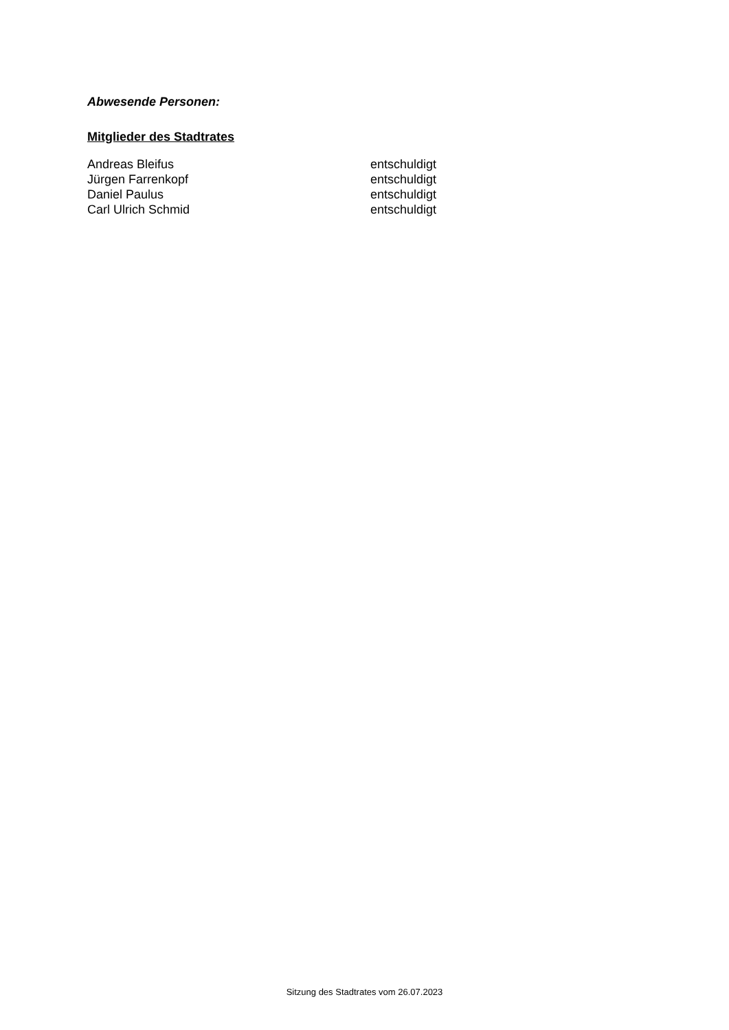Abwesende Personen:
Mitglieder des Stadtrates
| Andreas Bleifus | entschuldigt |
| Jürgen Farrenkopf | entschuldigt |
| Daniel Paulus | entschuldigt |
| Carl Ulrich Schmid | entschuldigt |
Sitzung des Stadtrates vom 26.07.2023